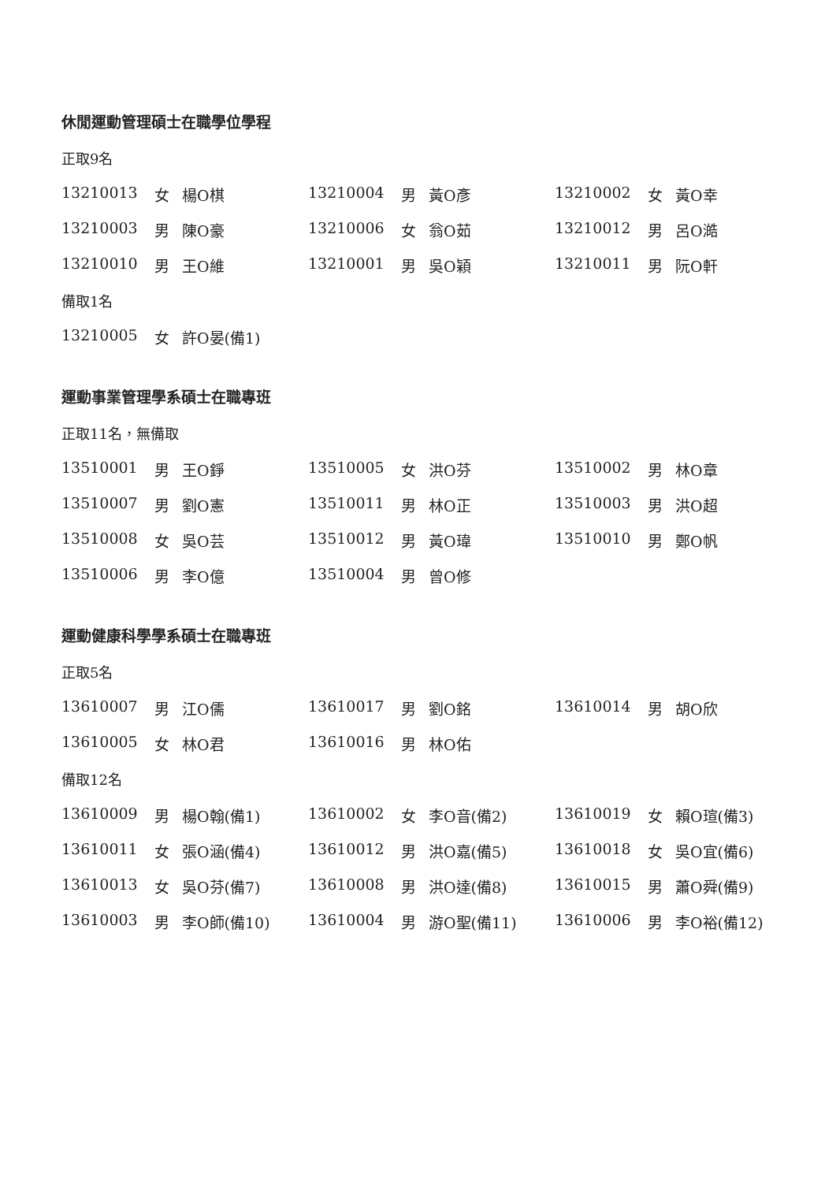休閒運動管理碩士在職學位學程
正取9名
| 13210013 | 女 | 楊O棋 | 13210004 | 男 | 黃O彥 | 13210002 | 女 | 黃O幸 |
| 13210003 | 男 | 陳O豪 | 13210006 | 女 | 翁O茹 | 13210012 | 男 | 呂O澔 |
| 13210010 | 男 | 王O維 | 13210001 | 男 | 吳O穎 | 13210011 | 男 | 阮O軒 |
備取1名
| 13210005 | 女 | 許O晏(備1) |
運動事業管理學系碩士在職專班
正取11名，無備取
| 13510001 | 男 | 王O錚 | 13510005 | 女 | 洪O芬 | 13510002 | 男 | 林O章 |
| 13510007 | 男 | 劉O憲 | 13510011 | 男 | 林O正 | 13510003 | 男 | 洪O超 |
| 13510008 | 女 | 吳O芸 | 13510012 | 男 | 黃O瑋 | 13510010 | 男 | 鄭O帆 |
| 13510006 | 男 | 李O億 | 13510004 | 男 | 曾O修 | | | |
運動健康科學學系碩士在職專班
正取5名
| 13610007 | 男 | 江O儒 | 13610017 | 男 | 劉O銘 | 13610014 | 男 | 胡O欣 |
| 13610005 | 女 | 林O君 | 13610016 | 男 | 林O佑 | | | |
備取12名
| 13610009 | 男 | 楊O翰(備1) | 13610002 | 女 | 李O音(備2) | 13610019 | 女 | 賴O瑄(備3) |
| 13610011 | 女 | 張O涵(備4) | 13610012 | 男 | 洪O嘉(備5) | 13610018 | 女 | 吳O宜(備6) |
| 13610013 | 女 | 吳O芬(備7) | 13610008 | 男 | 洪O達(備8) | 13610015 | 男 | 蕭O舜(備9) |
| 13610003 | 男 | 李O師(備10) | 13610004 | 男 | 游O聖(備11) | 13610006 | 男 | 李O裕(備12) |